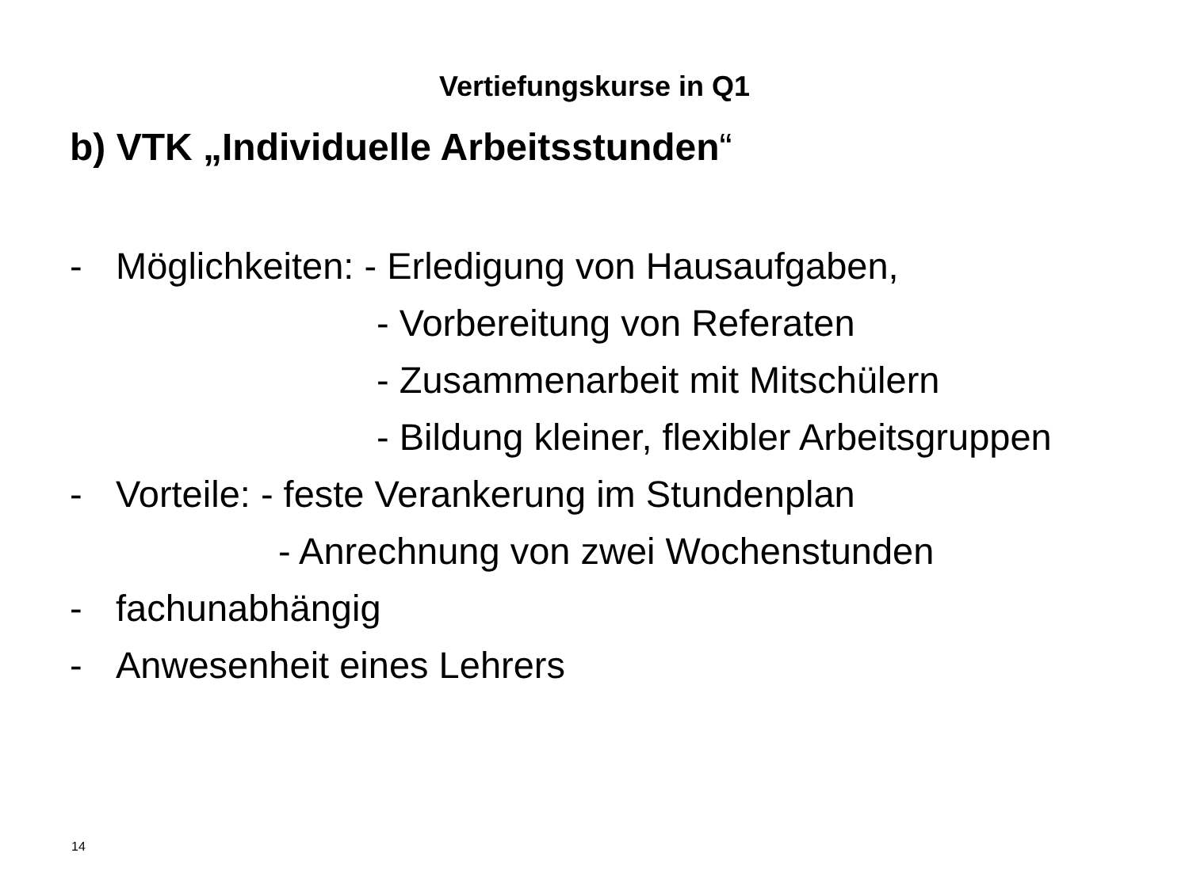Vertiefungskurse in Q1
b) VTK „Individuelle Arbeitsstunden“
- Möglichkeiten: - Erledigung von Hausaufgaben,
- Vorbereitung von Referaten
- Zusammenarbeit mit Mitschülern
- Bildung kleiner, flexibler Arbeitsgruppen
- Vorteile: - feste Verankerung im Stundenplan
- Anrechnung von zwei Wochenstunden
- fachunabhängig
- Anwesenheit eines Lehrers
14